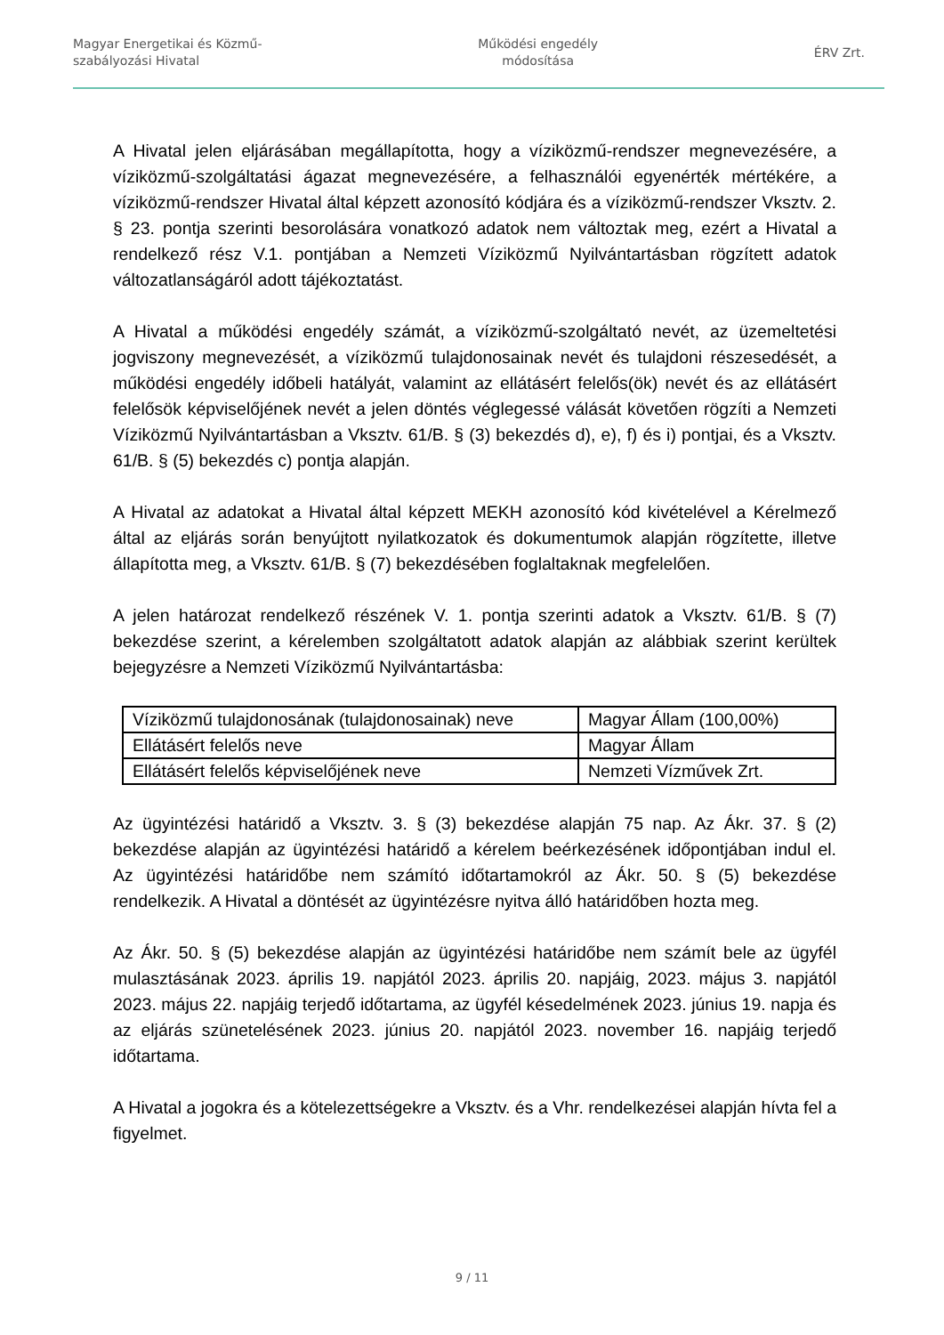Magyar Energetikai és Közmű-
szabályozási Hivatal
Működési engedély
módosítása
ÉRV Zrt.
A Hivatal jelen eljárásában megállapította, hogy a víziközmű-rendszer megnevezésére, a víziközmű-szolgáltatási ágazat megnevezésére, a felhasználói egyenérték mértékére, a víziközmű-rendszer Hivatal által képzett azonosító kódjára és a víziközmű-rendszer Vksztv. 2. § 23. pontja szerinti besorolására vonatkozó adatok nem változtak meg, ezért a Hivatal a rendelkező rész V.1. pontjában a Nemzeti Víziközmű Nyilvántartásban rögzített adatok változatlanságáról adott tájékoztatást.
A Hivatal a működési engedély számát, a víziközmű-szolgáltató nevét, az üzemeltetési jogviszony megnevezését, a víziközmű tulajdonosainak nevét és tulajdoni részesedését, a működési engedély időbeli hatályát, valamint az ellátásért felelős(ök) nevét és az ellátásért felelősök képviselőjének nevét a jelen döntés véglegessé válását követően rögzíti a Nemzeti Víziközmű Nyilvántartásban a Vksztv. 61/B. § (3) bekezdés d), e), f) és i) pontjai, és a Vksztv. 61/B. § (5) bekezdés c) pontja alapján.
A Hivatal az adatokat a Hivatal által képzett MEKH azonosító kód kivételével a Kérelmező által az eljárás során benyújtott nyilatkozatok és dokumentumok alapján rögzítette, illetve állapította meg, a Vksztv. 61/B. § (7) bekezdésében foglaltaknak megfelelően.
A jelen határozat rendelkező részének V. 1. pontja szerinti adatok a Vksztv. 61/B. § (7) bekezdése szerint, a kérelemben szolgáltatott adatok alapján az alábbiak szerint kerültek bejegyzésre a Nemzeti Víziközmű Nyilvántartásba:
| Víziközmű tulajdonosának (tulajdonosainak) neve | Magyar Állam (100,00%) |
| Ellátásért felelős neve | Magyar Állam |
| Ellátásért felelős képviselőjének neve | Nemzeti Vízművek Zrt. |
Az ügyintézési határidő a Vksztv. 3. § (3) bekezdése alapján 75 nap. Az Ákr. 37. § (2) bekezdése alapján az ügyintézési határidő a kérelem beérkezésének időpontjában indul el. Az ügyintézési határidőbe nem számító időtartamokról az Ákr. 50. § (5) bekezdése rendelkezik. A Hivatal a döntését az ügyintézésre nyitva álló határidőben hozta meg.
Az Ákr. 50. § (5) bekezdése alapján az ügyintézési határidőbe nem számít bele az ügyfél mulasztásának 2023. április 19. napjától 2023. április 20. napjáig, 2023. május 3. napjától 2023. május 22. napjáig terjedő időtartama, az ügyfél késedelmének 2023. június 19. napja és az eljárás szünetelésének 2023. június 20. napjától 2023. november 16. napjáig terjedő időtartama.
A Hivatal a jogokra és a kötelezettségekre a Vksztv. és a Vhr. rendelkezései alapján hívta fel a figyelmet.
9 / 11